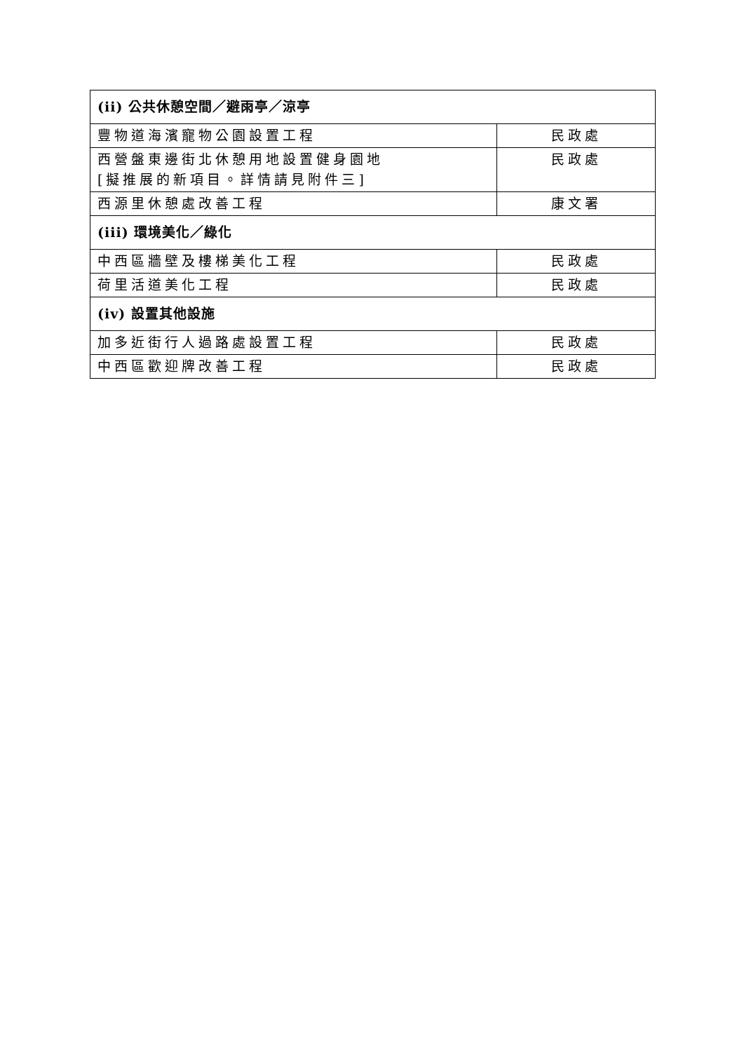| (ii) 公共休憩空間／避雨亭／涼亭 | |
| 豐物道海濱寵物公園設置工程 | 民政處 |
| 西營盤東邊街北休憩用地設置健身園地 [擬推展的新項目。詳情請見附件三] | 民政處 |
| 西源里休憩處改善工程 | 康文署 |
| (iii) 環境美化／綠化 | |
| 中西區牆壁及樓梯美化工程 | 民政處 |
| 荷里活道美化工程 | 民政處 |
| (iv) 設置其他設施 | |
| 加多近街行人過路處設置工程 | 民政處 |
| 中西區歡迎牌改善工程 | 民政處 |